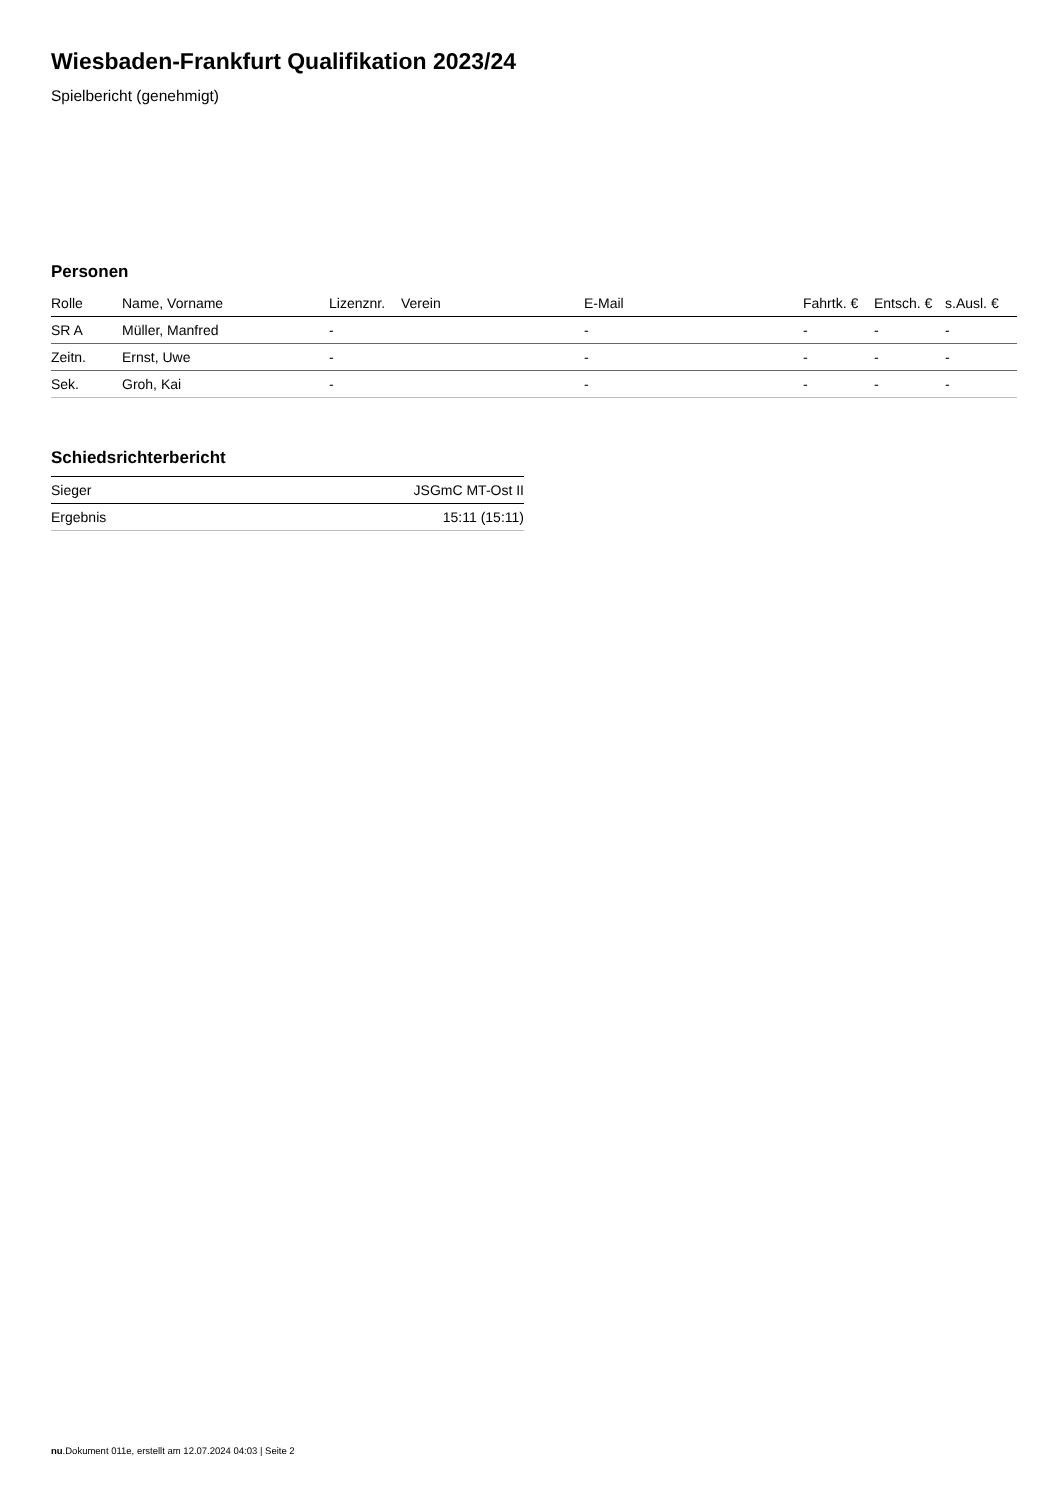Wiesbaden-Frankfurt Qualifikation 2023/24
Spielbericht (genehmigt)
Personen
| Rolle | Name, Vorname | Lizenznr. | Verein | E-Mail | Fahrtk. € | Entsch. € | s.Ausl. € |
| --- | --- | --- | --- | --- | --- | --- | --- |
| SR A | Müller, Manfred | - | | - | - | - | - |
| Zeitn. | Ernst, Uwe | - | | - | - | - | - |
| Sek. | Groh, Kai | - | | - | - | - | - |
Schiedsrichterbericht
| Sieger | JSGmC MT-Ost II |
| Ergebnis | 15:11 (15:11) |
nu.Dokument 011e, erstellt am 12.07.2024 04:03 | Seite 2